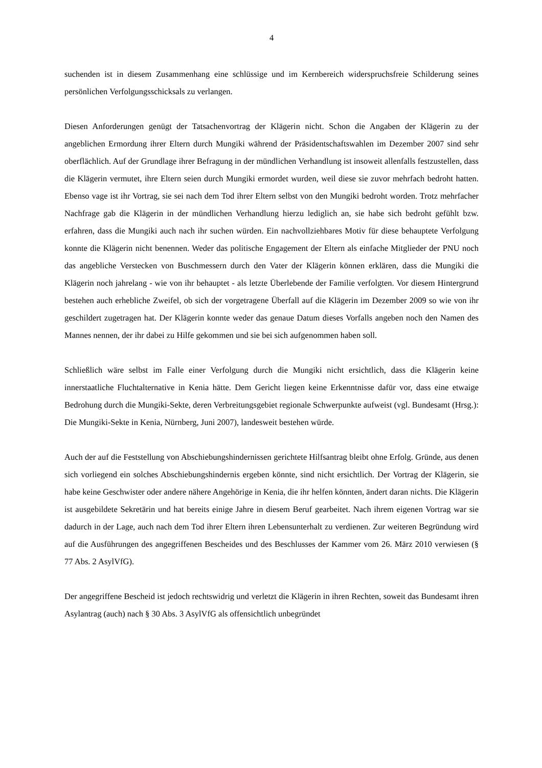4
suchenden ist in diesem Zusammenhang eine schlüssige und im Kernbereich widerspruchsfreie Schilderung seines persönlichen Verfolgungsschicksals zu verlangen.
Diesen Anforderungen genügt der Tatsachenvortrag der Klägerin nicht. Schon die Angaben der Klägerin zu der angeblichen Ermordung ihrer Eltern durch Mungiki während der Präsidentschaftswahlen im Dezember 2007 sind sehr oberflächlich. Auf der Grundlage ihrer Befragung in der mündlichen Verhandlung ist insoweit allenfalls festzustellen, dass die Klägerin vermutet, ihre Eltern seien durch Mungiki ermordet wurden, weil diese sie zuvor mehrfach bedroht hatten. Ebenso vage ist ihr Vortrag, sie sei nach dem Tod ihrer Eltern selbst von den Mungiki bedroht worden. Trotz mehrfacher Nachfrage gab die Klägerin in der mündlichen Verhandlung hierzu lediglich an, sie habe sich bedroht gefühlt bzw. erfahren, dass die Mungiki auch nach ihr suchen würden. Ein nachvollziehbares Motiv für diese behauptete Verfolgung konnte die Klägerin nicht benennen. Weder das politische Engagement der Eltern als einfache Mitglieder der PNU noch das angebliche Verstecken von Buschmessern durch den Vater der Klägerin können erklären, dass die Mungiki die Klägerin noch jahrelang - wie von ihr behauptet - als letzte Überlebende der Familie verfolgten. Vor diesem Hintergrund bestehen auch erhebliche Zweifel, ob sich der vorgetragene Überfall auf die Klägerin im Dezember 2009 so wie von ihr geschildert zugetragen hat. Der Klägerin konnte weder das genaue Datum dieses Vorfalls angeben noch den Namen des Mannes nennen, der ihr dabei zu Hilfe gekommen und sie bei sich aufgenommen haben soll.
Schließlich wäre selbst im Falle einer Verfolgung durch die Mungiki nicht ersichtlich, dass die Klägerin keine innerstaatliche Fluchtalternative in Kenia hätte. Dem Gericht liegen keine Erkenntnisse dafür vor, dass eine etwaige Bedrohung durch die Mungiki-Sekte, deren Verbreitungsgebiet regionale Schwerpunkte aufweist (vgl. Bundesamt (Hrsg.): Die Mungiki-Sekte in Kenia, Nürnberg, Juni 2007), landesweit bestehen würde.
Auch der auf die Feststellung von Abschiebungshindernissen gerichtete Hilfsantrag bleibt ohne Erfolg. Gründe, aus denen sich vorliegend ein solches Abschiebungshindernis ergeben könnte, sind nicht ersichtlich. Der Vortrag der Klägerin, sie habe keine Geschwister oder andere nähere Angehörige in Kenia, die ihr helfen könnten, ändert daran nichts. Die Klägerin ist ausgebildete Sekretärin und hat bereits einige Jahre in diesem Beruf gearbeitet. Nach ihrem eigenen Vortrag war sie dadurch in der Lage, auch nach dem Tod ihrer Eltern ihren Lebensunterhalt zu verdienen. Zur weiteren Begründung wird auf die Ausführungen des angegriffenen Bescheides und des Beschlusses der Kammer vom 26. März 2010 verwiesen (§ 77 Abs. 2 AsylVfG).
Der angegriffene Bescheid ist jedoch rechtswidrig und verletzt die Klägerin in ihren Rechten, soweit das Bundesamt ihren Asylantrag (auch) nach § 30 Abs. 3 AsylVfG als offensichtlich unbegründet